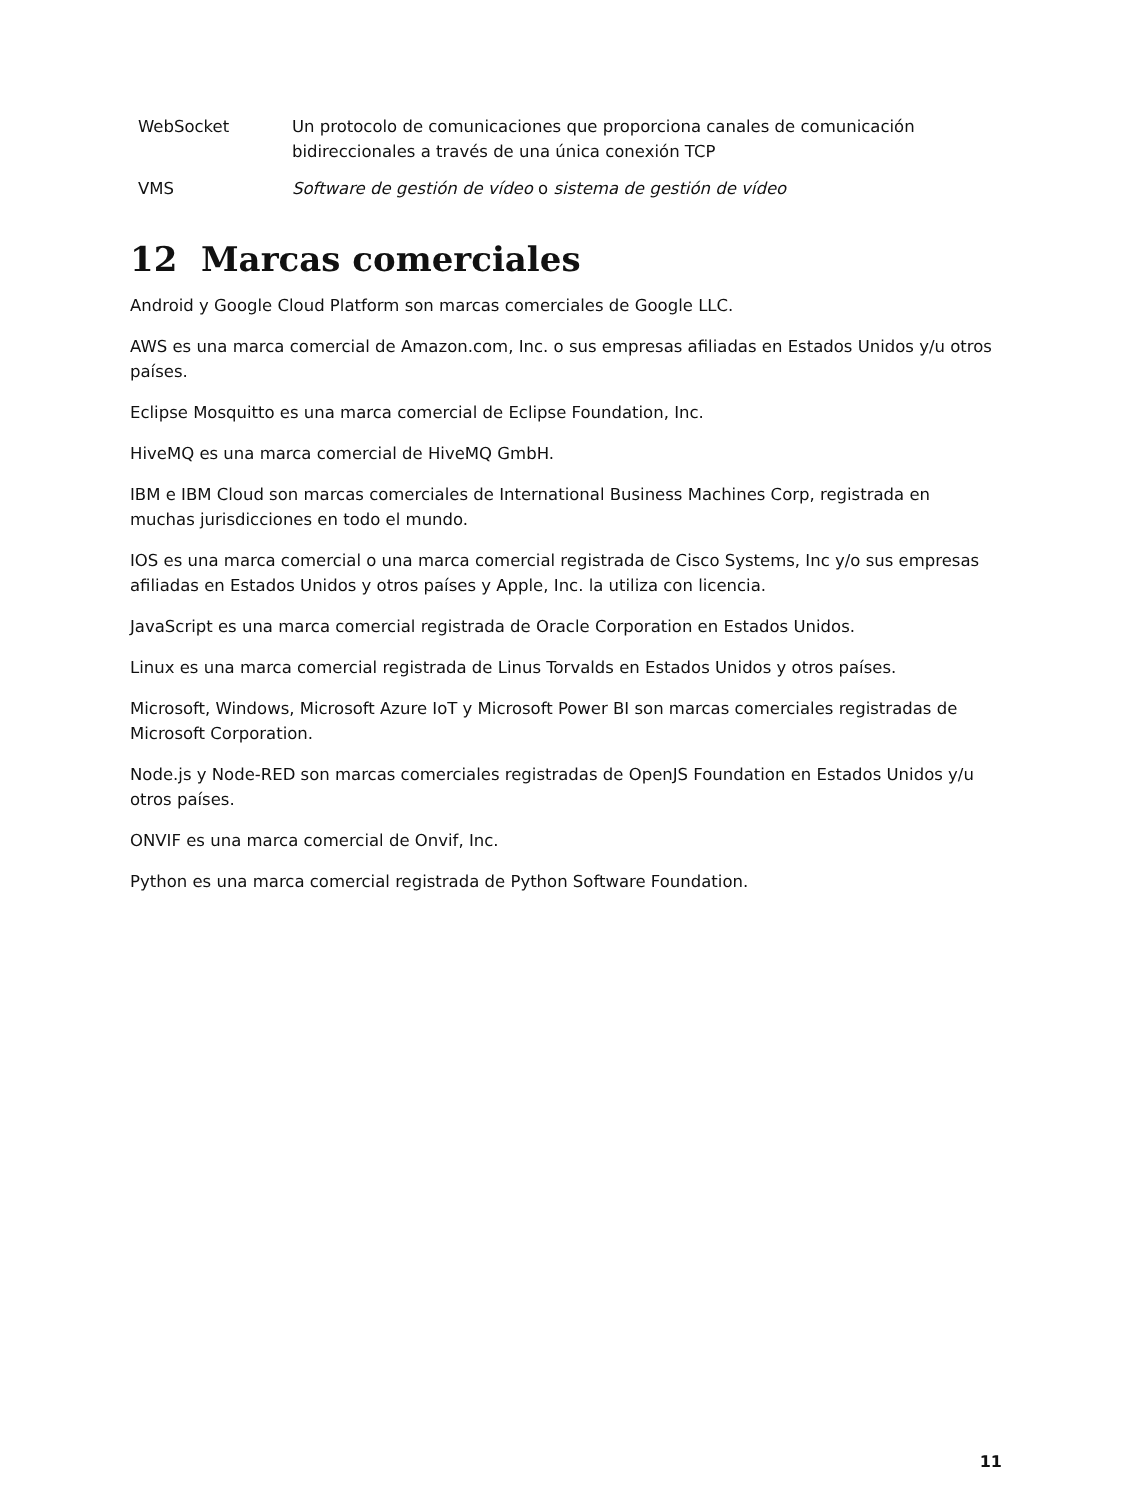| WebSocket | Un protocolo de comunicaciones que proporciona canales de comunicación bidireccionales a través de una única conexión TCP |
| VMS | Software de gestión de vídeo o sistema de gestión de vídeo |
12 Marcas comerciales
Android y Google Cloud Platform son marcas comerciales de Google LLC.
AWS es una marca comercial de Amazon.com, Inc. o sus empresas afiliadas en Estados Unidos y/u otros países.
Eclipse Mosquitto es una marca comercial de Eclipse Foundation, Inc.
HiveMQ es una marca comercial de HiveMQ GmbH.
IBM e IBM Cloud son marcas comerciales de International Business Machines Corp, registrada en muchas jurisdicciones en todo el mundo.
IOS es una marca comercial o una marca comercial registrada de Cisco Systems, Inc y/o sus empresas afiliadas en Estados Unidos y otros países y Apple, Inc. la utiliza con licencia.
JavaScript es una marca comercial registrada de Oracle Corporation en Estados Unidos.
Linux es una marca comercial registrada de Linus Torvalds en Estados Unidos y otros países.
Microsoft, Windows, Microsoft Azure IoT y Microsoft Power BI son marcas comerciales registradas de Microsoft Corporation.
Node.js y Node-RED son marcas comerciales registradas de OpenJS Foundation en Estados Unidos y/u otros países.
ONVIF es una marca comercial de Onvif, Inc.
Python es una marca comercial registrada de Python Software Foundation.
11